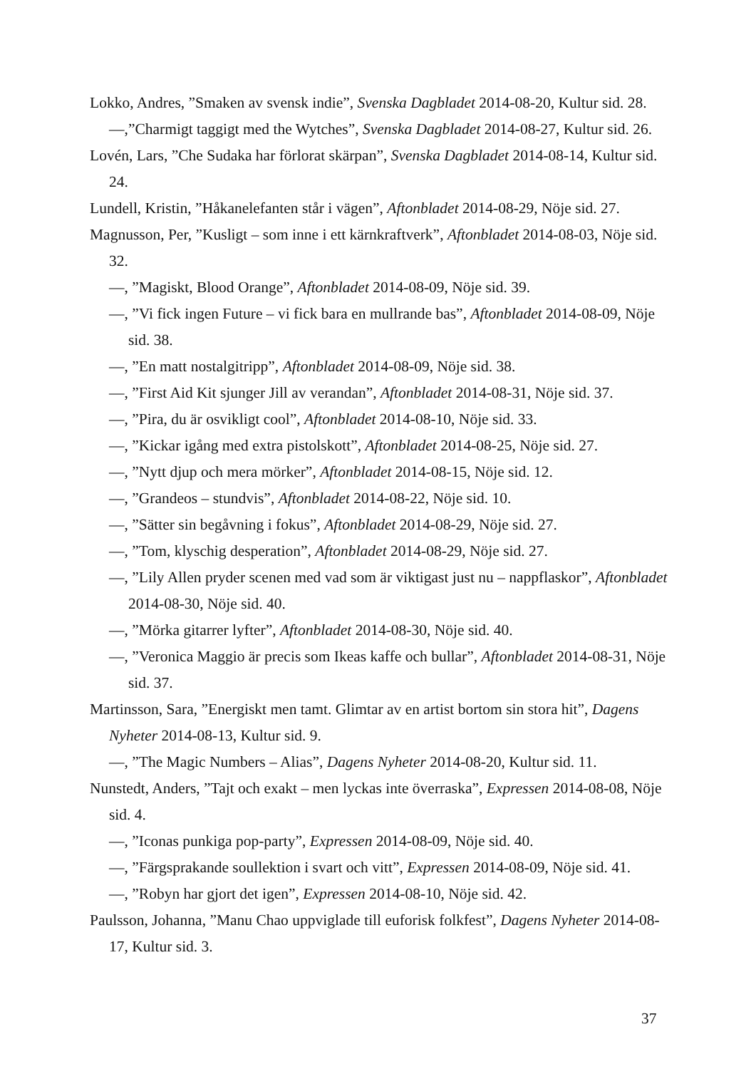Lokko, Andres, ”Smaken av svensk indie”, Svenska Dagbladet 2014-08-20, Kultur sid. 28.
—,”Charmigt taggigt med the Wytches”, Svenska Dagbladet 2014-08-27, Kultur sid. 26.
Lovén, Lars, ”Che Sudaka har förlorat skärpan”, Svenska Dagbladet 2014-08-14, Kultur sid. 24.
Lundell, Kristin, ”Håkanelefanten står i vägen”, Aftonbladet 2014-08-29, Nöje sid. 27.
Magnusson, Per, ”Kusligt – som inne i ett kärnkraftverk”, Aftonbladet 2014-08-03, Nöje sid. 32.
—, ”Magiskt, Blood Orange”, Aftonbladet 2014-08-09, Nöje sid. 39.
—, ”Vi fick ingen Future – vi fick bara en mullrande bas”, Aftonbladet 2014-08-09, Nöje sid. 38.
—, ”En matt nostalgitripp”, Aftonbladet 2014-08-09, Nöje sid. 38.
—, ”First Aid Kit sjunger Jill av verandan”, Aftonbladet 2014-08-31, Nöje sid. 37.
—, ”Pira, du är osvikligt cool”, Aftonbladet 2014-08-10, Nöje sid. 33.
—, ”Kickar igång med extra pistolskott”, Aftonbladet 2014-08-25, Nöje sid. 27.
—, ”Nytt djup och mera mörker”, Aftonbladet 2014-08-15, Nöje sid. 12.
—, ”Grandeos – stundvis”, Aftonbladet 2014-08-22, Nöje sid. 10.
—, ”Sätter sin begåvning i fokus”, Aftonbladet 2014-08-29, Nöje sid. 27.
—, ”Tom, klyschig desperation”, Aftonbladet 2014-08-29, Nöje sid. 27.
—, ”Lily Allen pryder scenen med vad som är viktigast just nu – nappflaskor”, Aftonbladet 2014-08-30, Nöje sid. 40.
—, ”Mörka gitarrer lyfter”, Aftonbladet 2014-08-30, Nöje sid. 40.
—, ”Veronica Maggio är precis som Ikeas kaffe och bullar”, Aftonbladet 2014-08-31, Nöje sid. 37.
Martinsson, Sara, ”Energiskt men tamt. Glimtar av en artist bortom sin stora hit”, Dagens Nyheter 2014-08-13, Kultur sid. 9.
—, ”The Magic Numbers – Alias”, Dagens Nyheter 2014-08-20, Kultur sid. 11.
Nunstedt, Anders, ”Tajt och exakt – men lyckas inte överraska”, Expressen 2014-08-08, Nöje sid. 4.
—, ”Iconas punkiga pop-party”, Expressen 2014-08-09, Nöje sid. 40.
—, ”Färgsprakande soullektion i svart och vitt”, Expressen 2014-08-09, Nöje sid. 41.
—, ”Robyn har gjort det igen”, Expressen 2014-08-10, Nöje sid. 42.
Paulsson, Johanna, ”Manu Chao uppviglade till euforisk folkfest”, Dagens Nyheter 2014-08-17, Kultur sid. 3.
37